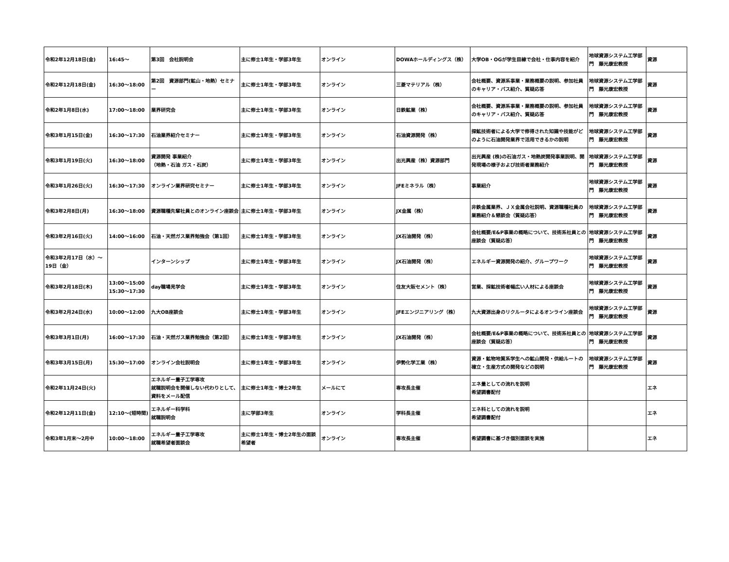| 令和2年12月18日(金) | 16:45～ | 第3回 会社説明会 | 主に修士1年生・学部3年生 | オンライン | DOWAホールディングス（株） | 大学OB・OGが学生目線で会社・仕事内容を紹介 | 地球資源システム工学部門 藤光康宏教授 | 資源 |
| 令和2年12月18日(金) | 16:30～18:00 | 第2回 資源部門(鉱山・地熱）セミナー | 主に修士1年生・学部3年生 | オンライン | 三菱マテリアル（株） | 会社概要、資源系事業・業務概要の説明、参加社員のキャリア・パス紹介、質疑応答 | 地球資源システム工学部門 藤光康宏教授 | 資源 |
| 令和2年1月8日(水) | 17:00～18:00 | 業界研究会 | 主に修士1年生・学部3年生 | オンライン | 日鉄鉱業（株） | 会社概要、資源系事業・業務概要の説明、参加社員のキャリア・パス紹介、質疑応答 | 地球資源システム工学部門 藤光康宏教授 | 資源 |
| 令和3年1月15日(金) | 16:30～17:30 | 石油業界紹介セミナー | 主に修士1年生・学部3年生 | オンライン | 石油資源開発（株） | 探鉱技術者による大学で修得された知識や技能がどのように石油開発業界で活用できるかの説明 | 地球資源システム工学部門 藤光康宏教授 | 資源 |
| 令和3年1月19日(火) | 16:30～18:00 | 資源開発 事業紹介 （地熱・石油 ガス・石炭） | 主に修士1年生・学部3年生 | オンライン | 出光興産（株）資源部門 | 出光興産 (株)の石油ガス・地熱炭開発事業説明、開発現場の様子および技術者業務紹介 | 地球資源システム工学部門 藤光康宏教授 | 資源 |
| 令和3年1月26日(火) | 16:30～17:30 | オンライン業界研究セミナー | 主に修士1年生・学部3年生 | オンライン | JFEミネラル（株） | 事業紹介 | 地球資源システム工学部門 藤光康宏教授 | 資源 |
| 令和3年2月8日(月) | 16:30～18:00 | 資源職種先輩社員とのオンライン座談会 | 主に修士1年生・学部3年生 | オンライン | JX金属（株） | 非鉄金属業界、ＪＸ金属会社説明、資源職種社員の業務紹介＆懇談会（質疑応答） | 地球資源システム工学部門 藤光康宏教授 | 資源 |
| 令和3年2月16日(火) | 14:00～16:00 | 石油・天然ガス業界勉強会（第1回） | 主に修士1年生・学部3年生 | オンライン | JX石油開発（株） | 会社概要/E&P事業の概略について、技術系社員との座談会（質疑応答） | 地球資源システム工学部門 藤光康宏教授 | 資源 |
| 令和3年2月17日（水）～19日（金） | | インターンシップ | 主に修士1年生・学部3年生 | オンライン | JX石油開発（株） | エネルギー資源開発の紹介、グループワーク | 地球資源システム工学部門 藤光康宏教授 | 資源 |
| 令和3年2月18日(木) | 13:00～15:00 15:30～17:30 | day職場見学会 | 主に修士1年生・学部3年生 | オンライン | 住友大阪セメント（株） | 営業、採鉱技術者幅広い人材による座談会 | 地球資源システム工学部門 藤光康宏教授 | 資源 |
| 令和3年2月24日(水) | 10:00～12:00 | 九大OB座談会 | 主に修士1年生・学部3年生 | オンライン | JFEエンジニアリング（株） | 九大資源出身のリクルータによるオンライン座談会 | 地球資源システム工学部門 藤光康宏教授 | 資源 |
| 令和3年3月1日(月) | 16:00～17:30 | 石油・天然ガス業界勉強会（第2回） | 主に修士1年生・学部3年生 | オンライン | JX石油開発（株） | 会社概要/E&P事業の概略について、技術系社員との座談会（質疑応答） | 地球資源システム工学部門 藤光康宏教授 | 資源 |
| 令和3年3月15日(月) | 15:30～17:00 | オンライン会社説明会 | 主に修士1年生・学部3年生 | オンライン | 伊勢化学工業（株） | 資源・鉱物地質系学生への鉱山開発・供給ルートの確立・生産方式の開発などの説明 | 地球資源システム工学部門 藤光康宏教授 | 資源 |
| 令和2年11月24日(火) | | エネルギー量子工学専攻 就職説明会を開催しない代わりとして、資料をメール配信 | 主に修士1年生・博士2年生 | メールにて | 専攻長主催 | エネ量としての流れを説明 希望調書配付 | | エネ |
| 令和2年12月11日(金) | 12:10～(短時間) | エネルギー科学科 就職説明会 | 主に学部3年生 | オンライン | 学科長主催 | エネ科としての流れを説明 希望調書配付 | | エネ |
| 令和3年1月末～2月中 | 10:00～18:00 | エネルギー量子工学専攻 就職希望者面談会 | 主に修士1年生・博士2年生の面談希望者 | オンライン | 専攻長主催 | 希望調書に基づき個別面談を実施 | | エネ |